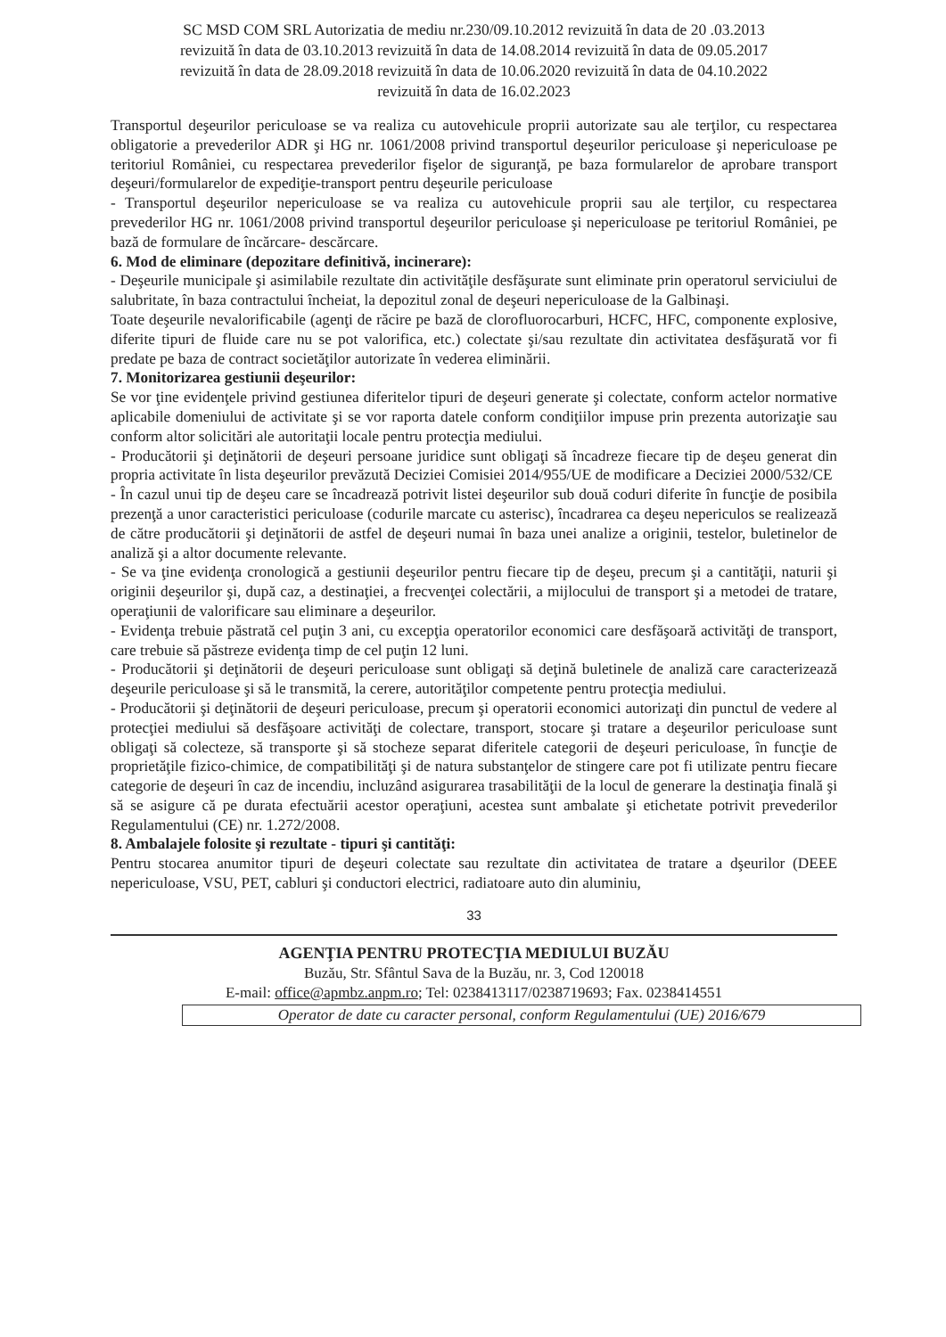SC MSD COM SRL Autorizatia de mediu nr.230/09.10.2012 revizuită în data de 20 .03.2013
revizuită în data de 03.10.2013 revizuită în data de 14.08.2014 revizuită în data de 09.05.2017
revizuită în data de 28.09.2018 revizuită în data de 10.06.2020 revizuită în data de 04.10.2022
revizuită în data de 16.02.2023
Transportul deşeurilor periculoase se va realiza cu autovehicule proprii autorizate sau ale terţilor, cu respectarea obligatorie a prevederilor ADR şi HG nr. 1061/2008 privind transportul deşeurilor periculoase şi nepericuloase pe teritoriul României, cu respectarea prevederilor fişelor de siguranţă, pe baza formularelor de aprobare transport deşeuri/formularelor de expediţie-transport pentru deşeurile periculoase
- Transportul deşeurilor nepericuloase se va realiza cu autovehicule proprii sau ale terţilor, cu respectarea prevederilor HG nr. 1061/2008 privind transportul deşeurilor periculoase şi nepericuloase pe teritoriul României, pe bază de formulare de încărcare- descărcare.
6. Mod de eliminare (depozitare definitivă, incinerare):
- Deşeurile municipale şi asimilabile rezultate din activităţile desfăşurate sunt eliminate prin operatorul serviciului de salubritate, în baza contractului încheiat, la depozitul zonal de deşeuri nepericuloase de la Galbinaşi.
Toate deşeurile nevalorificabile (agenţi de răcire pe bază de clorofluorocarburi, HCFC, HFC, componente explosive, diferite tipuri de fluide care nu se pot valorifica, etc.) colectate şi/sau rezultate din activitatea desfăşurată vor fi predate pe baza de contract societăţilor autorizate în vederea eliminării.
7. Monitorizarea gestiunii deşeurilor:
Se vor ţine evidenţele privind gestiunea diferitelor tipuri de deşeuri generate şi colectate, conform actelor normative aplicabile domeniului de activitate şi se vor raporta datele conform condiţiilor impuse prin prezenta autorizaţie sau conform altor solicitări ale autoritaţii locale pentru protecţia mediului.
- Producătorii şi deţinătorii de deşeuri persoane juridice sunt obligaţi să încadreze fiecare tip de deşeu generat din propria activitate în lista deşeurilor prevăzută Deciziei Comisiei 2014/955/UE de modificare a Deciziei 2000/532/CE
- În cazul unui tip de deşeu care se încadrează potrivit listei deşeurilor sub două coduri diferite în funcţie de posibila prezenţă a unor caracteristici periculoase (codurile marcate cu asterisc), încadrarea ca deşeu nepericulos se realizează de către producătorii şi deţinătorii de astfel de deşeuri numai în baza unei analize a originii, testelor, buletinelor de analiză şi a altor documente relevante.
- Se va ţine evidenţa cronologică a gestiunii deşeurilor pentru fiecare tip de deşeu, precum şi a cantităţii, naturii şi originii deşeurilor şi, după caz, a destinaţiei, a frecvenţei colectării, a mijlocului de transport şi a metodei de tratare, operaţiunii de valorificare sau eliminare a deşeurilor.
- Evidenţa trebuie păstrată cel puţin 3 ani, cu excepţia operatorilor economici care desfăşoară activităţi de transport, care trebuie să păstreze evidenţa timp de cel puţin 12 luni.
- Producătorii şi deţinătorii de deşeuri periculoase sunt obligaţi să deţină buletinele de analiză care caracterizează deşeurile periculoase şi să le transmită, la cerere, autorităţilor competente pentru protecţia mediului.
- Producătorii şi deţinătorii de deşeuri periculoase, precum şi operatorii economici autorizaţi din punctul de vedere al protecţiei mediului să desfăşoare activităţi de colectare, transport, stocare şi tratare a deşeurilor periculoase sunt obligaţi să colecteze, să transporte şi să stocheze separat diferitele categorii de deşeuri periculoase, în funcţie de proprietăţile fizico-chimice, de compatibilităţi şi de natura substanţelor de stingere care pot fi utilizate pentru fiecare categorie de deşeuri în caz de incendiu, incluzând asigurarea trasabilităţii de la locul de generare la destinaţia finală şi să se asigure că pe durata efectuării acestor operaţiuni, acestea sunt ambalate şi etichetate potrivit prevederilor Regulamentului (CE) nr. 1.272/2008.
8. Ambalajele folosite şi rezultate - tipuri şi cantităţi:
Pentru stocarea anumitor tipuri de deşeuri colectate sau rezultate din activitatea de tratare a dşeurilor (DEEE nepericuloase, VSU, PET, cabluri şi conductori electrici, radiatoare auto din aluminiu,
33
AGENŢIA PENTRU PROTECŢIA MEDIULUI BUZĂU
Buzău, Str. Sfântul Sava de la Buzău, nr. 3, Cod 120018
E-mail: office@apmbz.anpm.ro; Tel: 0238413117/0238719693; Fax. 0238414551
Operator de date cu caracter personal, conform Regulamentului (UE) 2016/679